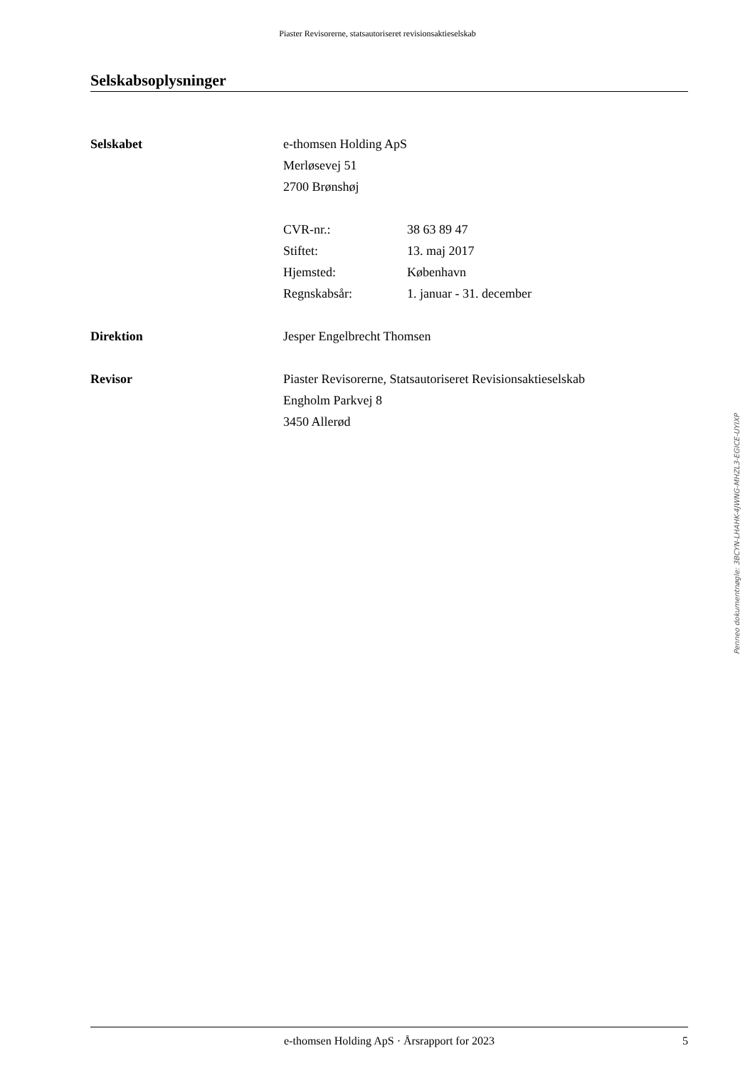Piaster Revisorerne, statsautoriseret revisionsaktieselskab
Selskabsoplysninger
Selskabet e-thomsen Holding ApS
Merløsevej 51
2700 Brønshøj
CVR-nr.: 38 63 89 47
Stiftet: 13. maj 2017
Hjemsted: København
Regnskabsår: 1. januar - 31. december
Direktion Jesper Engelbrecht Thomsen
Revisor Piaster Revisorerne, Statsautoriseret Revisionsaktieselskab
Engholm Parkvej 8
3450 Allerød
Penneo dokumentnøgle: 3BCYN-LHAHK-4JWNG-MHZL3-EGICE-UYIXP
e-thomsen Holding ApS · Årsrapport for 2023 5